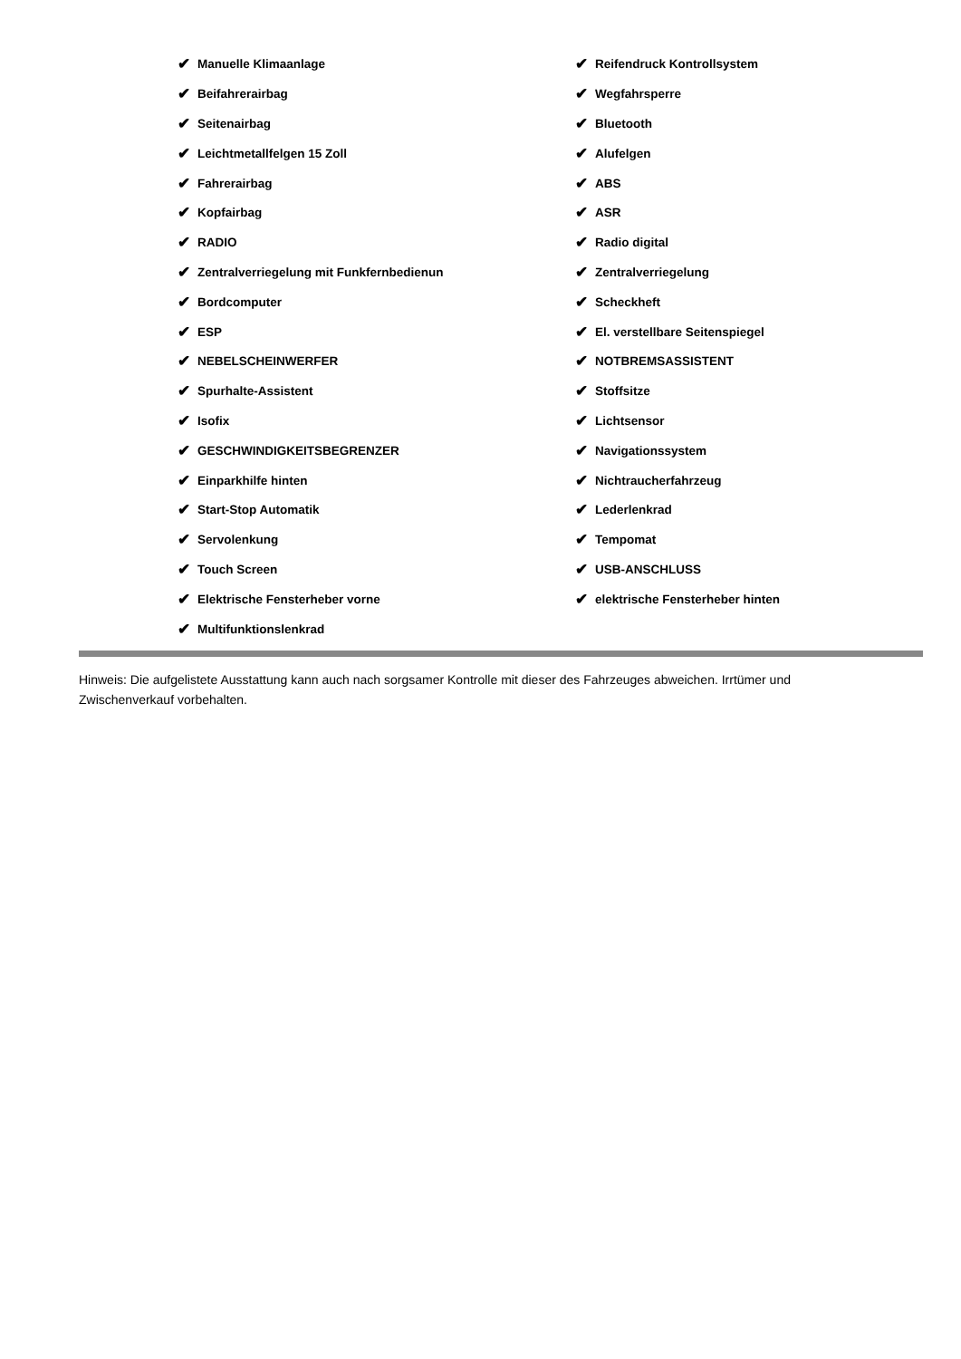✔ Manuelle Klimaanlage
✔ Beifahrerairbag
✔ Seitenairbag
✔ Leichtmetallfelgen 15 Zoll
✔ Fahrerairbag
✔ Kopfairbag
✔ RADIO
✔ Zentralverriegelung mit Funkfernbedienun
✔ Bordcomputer
✔ ESP
✔ NEBELSCHEINWERFER
✔ Spurhalte-Assistent
✔ Isofix
✔ GESCHWINDIGKEITSBEGRENZER
✔ Einparkhilfe hinten
✔ Start-Stop Automatik
✔ Servolenkung
✔ Touch Screen
✔ Elektrische Fensterheber vorne
✔ Multifunktionslenkrad
✔ Reifendruck Kontrollsystem
✔ Wegfahrsperre
✔ Bluetooth
✔ Alufelgen
✔ ABS
✔ ASR
✔ Radio digital
✔ Zentralverriegelung
✔ Scheckheft
✔ El. verstellbare Seitenspiegel
✔ NOTBREMSASSISTENT
✔ Stoffsitze
✔ Lichtsensor
✔ Navigationssystem
✔ Nichtraucherfahrzeug
✔ Lederlenkrad
✔ Tempomat
✔ USB-ANSCHLUSS
✔ elektrische Fensterheber hinten
Hinweis: Die aufgelistete Ausstattung kann auch nach sorgsamer Kontrolle mit dieser des Fahrzeuges abweichen. Irrtümer und Zwischenverkauf vorbehalten.